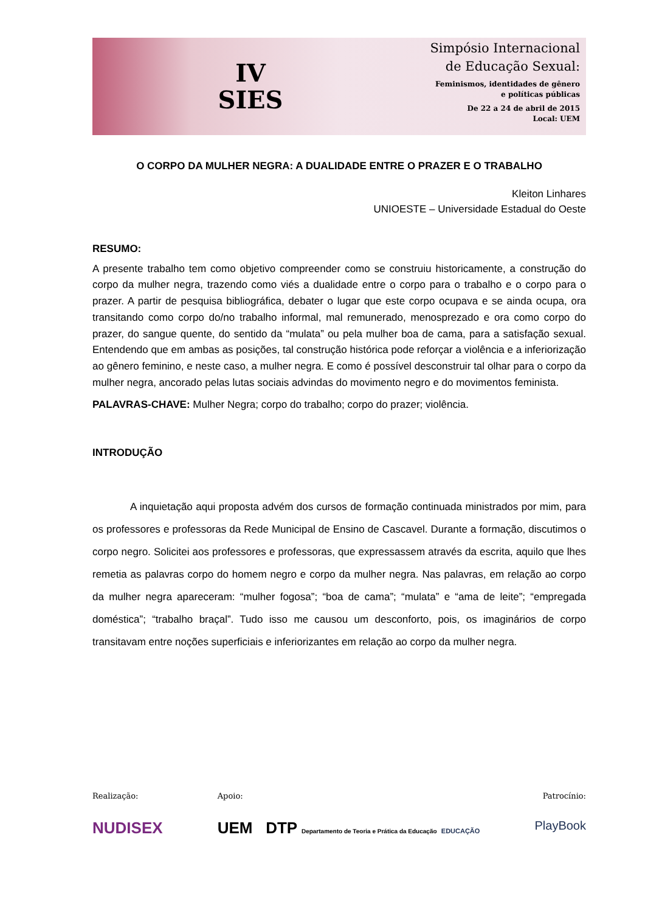IV
SIES
Simpósio Internacional
de Educação Sexual:
Feminismos, identidades de gênero
e políticas públicas
De 22 a 24 de abril de 2015
Local: UEM
O CORPO DA MULHER NEGRA: A DUALIDADE ENTRE O PRAZER E O TRABALHO
Kleiton Linhares
UNIOESTE – Universidade Estadual do Oeste
RESUMO:
A presente trabalho tem como objetivo compreender como se construiu historicamente, a construção do corpo da mulher negra, trazendo como viés a dualidade entre o corpo para o trabalho e o corpo para o prazer. A partir de pesquisa bibliográfica, debater o lugar que este corpo ocupava e se ainda ocupa, ora transitando como corpo do/no trabalho informal, mal remunerado, menosprezado e ora como corpo do prazer, do sangue quente, do sentido da “mulata” ou pela mulher boa de cama, para a satisfação sexual. Entendendo que em ambas as posições, tal construção histórica pode reforçar a violência e a inferiorização ao gênero feminino, e neste caso, a mulher negra. E como é possível desconstruir tal olhar para o corpo da mulher negra, ancorado pelas lutas sociais advindas do movimento negro e do movimentos feminista.
PALAVRAS-CHAVE: Mulher Negra; corpo do trabalho; corpo do prazer; violência.
INTRODUÇÃO
A inquietação aqui proposta advém dos cursos de formação continuada ministrados por mim, para os professores e professoras da Rede Municipal de Ensino de Cascavel. Durante a formação, discutimos o corpo negro. Solicitei aos professores e professoras, que expressassem através da escrita, aquilo que lhes remetia as palavras corpo do homem negro e corpo da mulher negra. Nas palavras, em relação ao corpo da mulher negra apareceram: “mulher fogosa”; “boa de cama”; “mulata” e “ama de leite”; “empregada doméstica”; “trabalho braçal”. Tudo isso me causou um desconforto, pois, os imaginários de corpo transitavam entre noções superficiais e inferiorizantes em relação ao corpo da mulher negra.
Realização:
NUDISEX
Apoio:
UEM DTP Departamento de Teoria e Prática da Educação EDUCAÇÃO
Patrocínio:
PlayBook